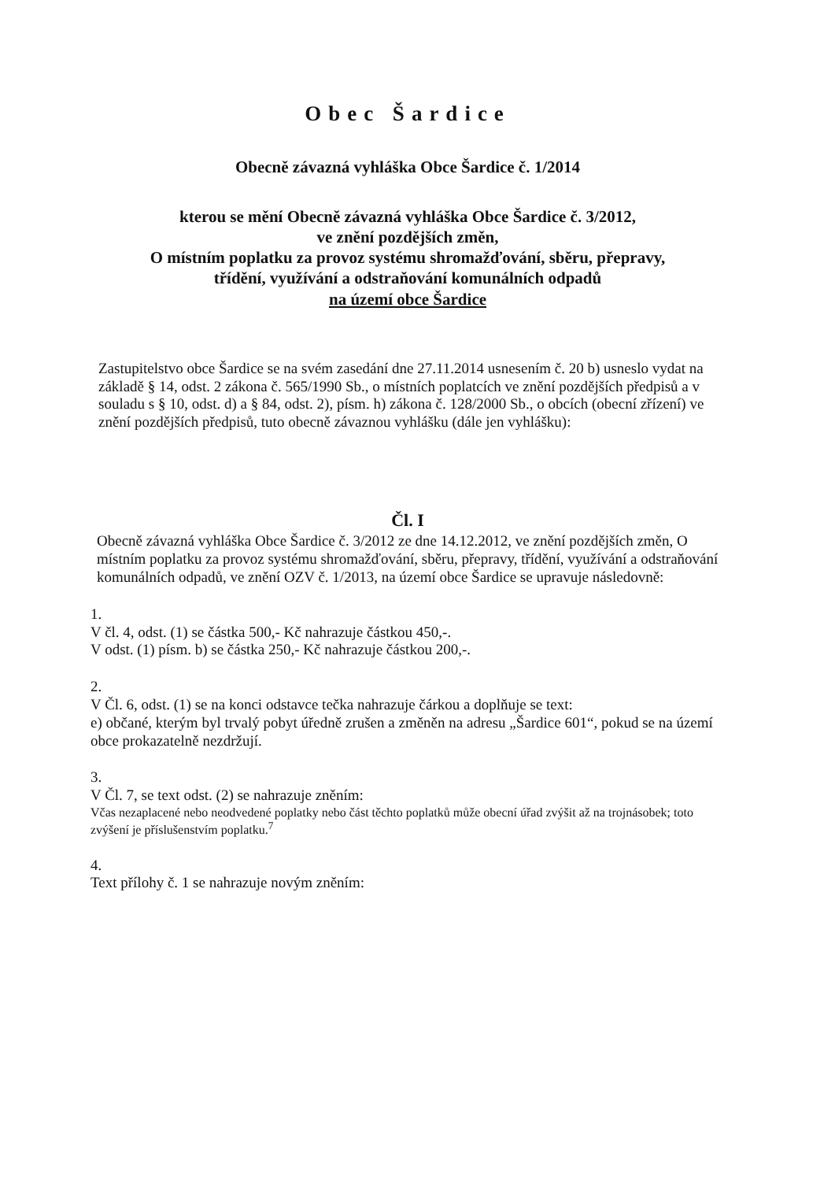Obec Šardice
Obecně závazná vyhláška Obce Šardice č. 1/2014
kterou se mění Obecně závazná vyhláška Obce Šardice č. 3/2012,
ve znění pozdějších změn,
O místním poplatku za provoz systému shromažďování, sběru, přepravy,
třídění, využívání a odstraňování komunálních odpadů
na území obce Šardice
Zastupitelstvo obce Šardice se na svém zasedání dne 27.11.2014 usnesením č. 20 b) usneslo vydat na základě § 14, odst. 2 zákona č. 565/1990 Sb., o místních poplatcích ve znění pozdějších předpisů a v souladu s § 10, odst. d) a § 84, odst. 2), písm. h) zákona č. 128/2000 Sb., o obcích (obecní zřízení) ve znění pozdějších předpisů, tuto obecně závaznou vyhlášku (dále jen vyhlášku):
Čl. I
Obecně závazná vyhláška Obce Šardice č. 3/2012 ze dne 14.12.2012, ve znění pozdějších změn, O místním poplatku za provoz systému shromažďování, sběru, přepravy, třídění, využívání a odstraňování komunálních odpadů, ve znění OZV č. 1/2013, na území obce Šardice se upravuje následovně:
1.
V čl. 4, odst. (1) se částka 500,- Kč nahrazuje částkou 450,-.
V odst. (1) písm. b) se částka 250,- Kč nahrazuje částkou 200,-.
2.
V Čl. 6, odst. (1) se na konci odstavce tečka nahrazuje čárkou a doplňuje se text:
e) občané, kterým byl trvalý pobyt úředně zrušen a změněn na adresu „Šardice 601“, pokud se na území obce prokazatelně nezdržují.
3.
V Čl. 7, se text odst. (2) se nahrazuje zněním:
Včas nezaplacené nebo neodvedené poplatky nebo část těchto poplatků může obecní úřad zvýšit až na trojnásobek; toto zvýšení je příslušenstvím poplatku.<sup>7</sup>
4.
Text přílohy č. 1 se nahrazuje novým zněním: